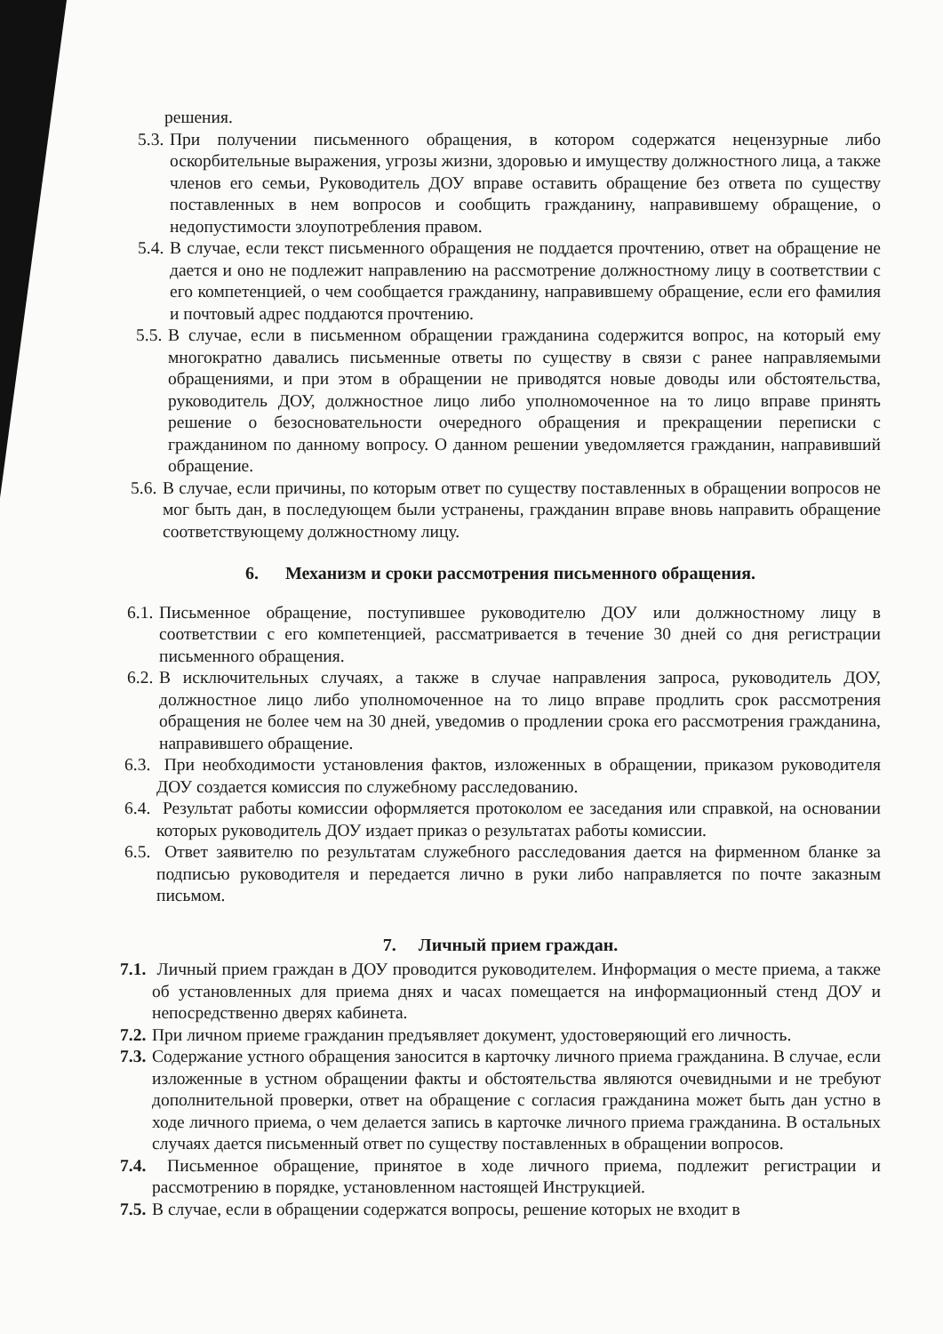решения.
5.3. При получении письменного обращения, в котором содержатся нецензурные либо оскорбительные выражения, угрозы жизни, здоровью и имуществу должностного лица, а также членов его семьи, Руководитель ДОУ вправе оставить обращение без ответа по существу поставленных в нем вопросов и сообщить гражданину, направившему обращение, о недопустимости злоупотребления правом.
5.4. В случае, если текст письменного обращения не поддается прочтению, ответ на обращение не дается и оно не подлежит направлению на рассмотрение должностному лицу в соответствии с его компетенцией, о чем сообщается гражданину, направившему обращение, если его фамилия и почтовый адрес поддаются прочтению.
5.5. В случае, если в письменном обращении гражданина содержится вопрос, на который ему многократно давались письменные ответы по существу в связи с ранее направляемыми обращениями, и при этом в обращении не приводятся новые доводы или обстоятельства, руководитель ДОУ, должностное лицо либо уполномоченное на то лицо вправе принять решение о безосновательности очередного обращения и прекращении переписки с гражданином по данному вопросу. О данном решении уведомляется гражданин, направивший обращение.
5.6. В случае, если причины, по которым ответ по существу поставленных в обращении вопросов не мог быть дан, в последующем были устранены, гражданин вправе вновь направить обращение соответствующему должностному лицу.
6. Механизм и сроки рассмотрения письменного обращения.
6.1. Письменное обращение, поступившее руководителю ДОУ или должностному лицу в соответствии с его компетенцией, рассматривается в течение 30 дней со дня регистрации письменного обращения.
6.2. В исключительных случаях, а также в случае направления запроса, руководитель ДОУ, должностное лицо либо уполномоченное на то лицо вправе продлить срок рассмотрения обращения не более чем на 30 дней, уведомив о продлении срока его рассмотрения гражданина, направившего обращение.
6.3. При необходимости установления фактов, изложенных в обращении, приказом руководителя ДОУ создается комиссия по служебному расследованию.
6.4. Результат работы комиссии оформляется протоколом ее заседания или справкой, на основании которых руководитель ДОУ издает приказ о результатах работы комиссии.
6.5. Ответ заявителю по результатам служебного расследования дается на фирменном бланке за подписью руководителя и передается лично в руки либо направляется по почте заказным письмом.
7. Личный прием граждан.
7.1. Личный прием граждан в ДОУ проводится руководителем. Информация о месте приема, а также об установленных для приема днях и часах помещается на информационный стенд ДОУ и непосредственно дверях кабинета.
7.2. При личном приеме гражданин предъявляет документ, удостоверяющий его личность.
7.3. Содержание устного обращения заносится в карточку личного приема гражданина. В случае, если изложенные в устном обращении факты и обстоятельства являются очевидными и не требуют дополнительной проверки, ответ на обращение с согласия гражданина может быть дан устно в ходе личного приема, о чем делается запись в карточке личного приема гражданина. В остальных случаях дается письменный ответ по существу поставленных в обращении вопросов.
7.4. Письменное обращение, принятое в ходе личного приема, подлежит регистрации и рассмотрению в порядке, установленном настоящей Инструкцией.
7.5. В случае, если в обращении содержатся вопросы, решение которых не входит в